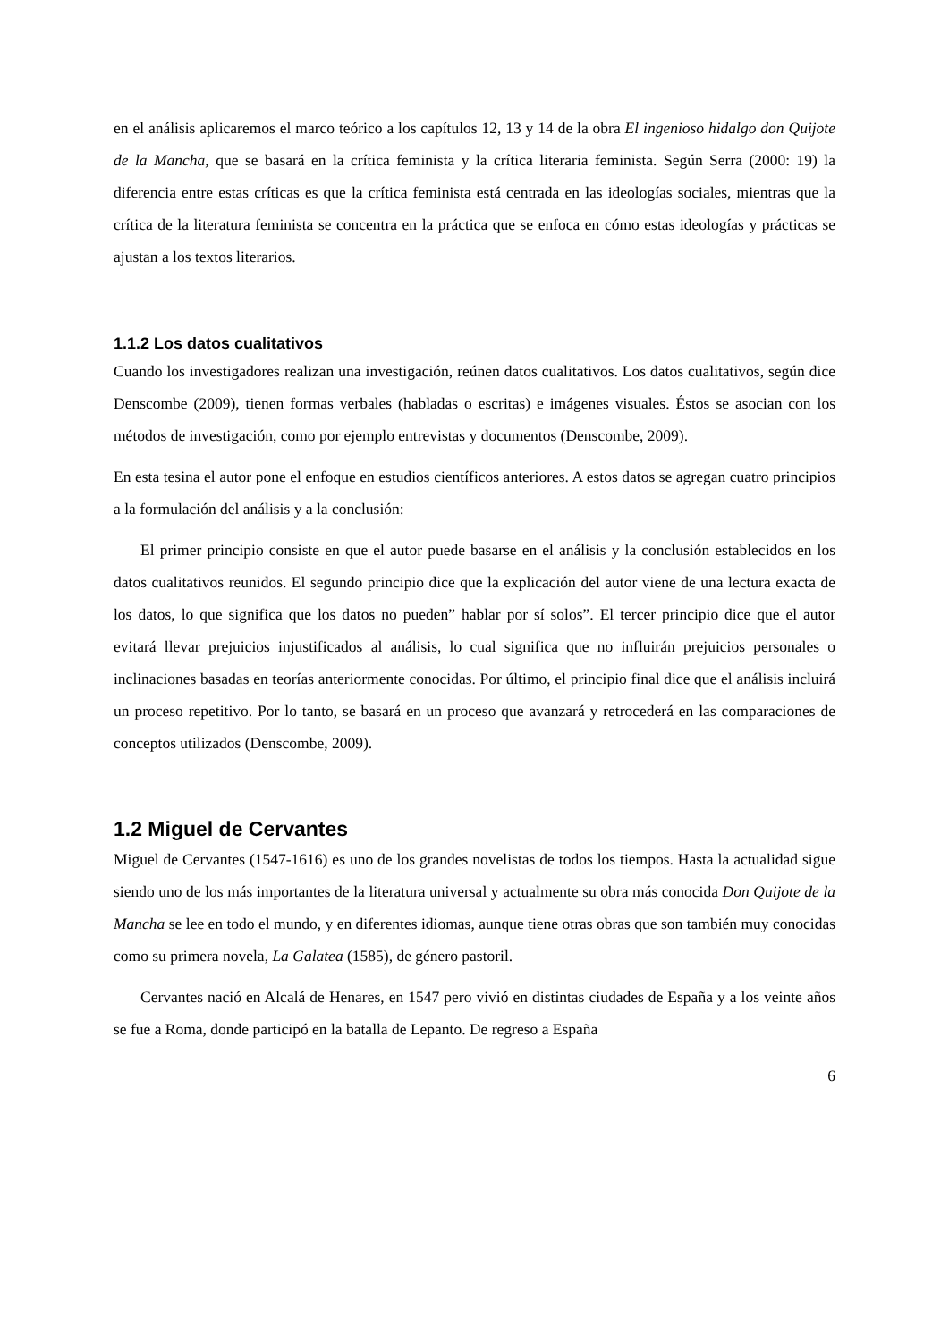en el análisis aplicaremos el marco teórico a los capítulos 12, 13 y 14 de la obra El ingenioso hidalgo don Quijote de la Mancha, que se basará en la crítica feminista y la crítica literaria feminista. Según Serra (2000: 19) la diferencia entre estas críticas es que la crítica feminista está centrada en las ideologías sociales, mientras que la crítica de la literatura feminista se concentra en la práctica que se enfoca en cómo estas ideologías y prácticas se ajustan a los textos literarios.
1.1.2 Los datos cualitativos
Cuando los investigadores realizan una investigación, reúnen datos cualitativos. Los datos cualitativos, según dice Denscombe (2009), tienen formas verbales (habladas o escritas) e imágenes visuales. Éstos se asocian con los métodos de investigación, como por ejemplo entrevistas y documentos (Denscombe, 2009).
En esta tesina el autor pone el enfoque en estudios científicos anteriores. A estos datos se agregan cuatro principios a la formulación del análisis y a la conclusión:
El primer principio consiste en que el autor puede basarse en el análisis y la conclusión establecidos en los datos cualitativos reunidos. El segundo principio dice que la explicación del autor viene de una lectura exacta de los datos, lo que significa que los datos no pueden” hablar por sí solos”. El tercer principio dice que el autor evitará llevar prejuicios injustificados al análisis, lo cual significa que no influirán prejuicios personales o inclinaciones basadas en teorías anteriormente conocidas. Por último, el principio final dice que el análisis incluirá un proceso repetitivo. Por lo tanto, se basará en un proceso que avanzará y retrocederá en las comparaciones de conceptos utilizados (Denscombe, 2009).
1.2 Miguel de Cervantes
Miguel de Cervantes (1547-1616) es uno de los grandes novelistas de todos los tiempos. Hasta la actualidad sigue siendo uno de los más importantes de la literatura universal y actualmente su obra más conocida Don Quijote de la Mancha se lee en todo el mundo, y en diferentes idiomas, aunque tiene otras obras que son también muy conocidas como su primera novela, La Galatea (1585), de género pastoril.
Cervantes nació en Alcalá de Henares, en 1547 pero vivió en distintas ciudades de España y a los veinte años se fue a Roma, donde participó en la batalla de Lepanto. De regreso a España
6